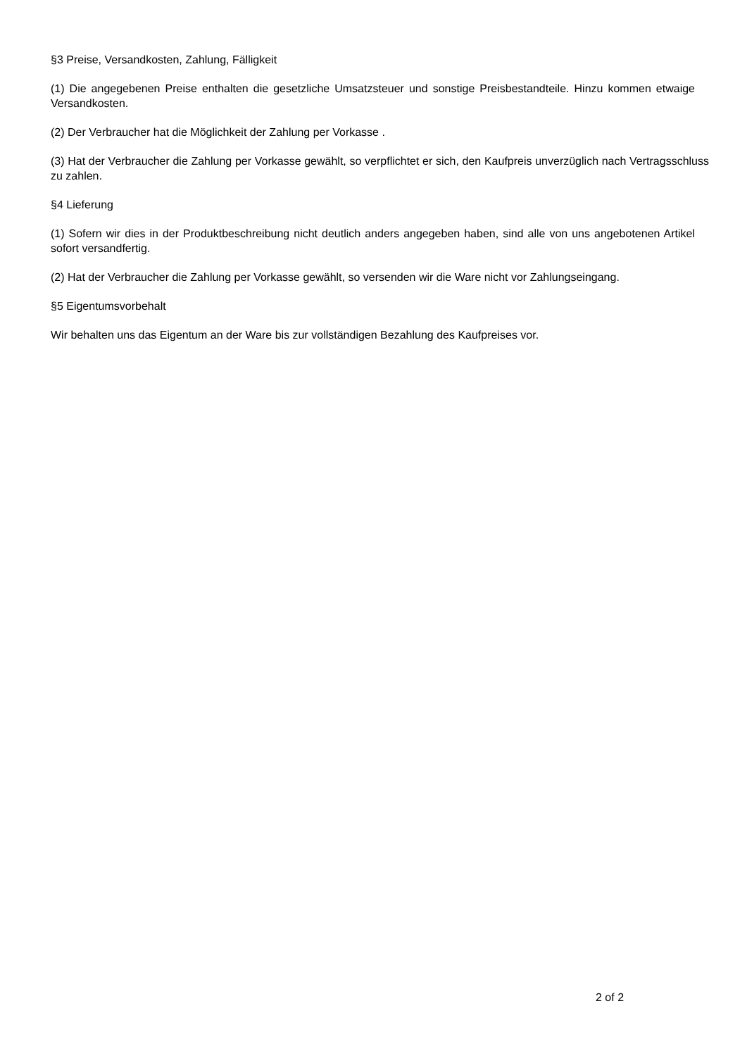§3 Preise, Versandkosten, Zahlung, Fälligkeit
(1) Die angegebenen Preise enthalten die gesetzliche Umsatzsteuer und sonstige Preisbestandteile. Hinzu kommen etwaige Versandkosten.
(2) Der Verbraucher hat die Möglichkeit der Zahlung per Vorkasse .
(3) Hat der Verbraucher die Zahlung per Vorkasse gewählt, so verpflichtet er sich, den Kaufpreis unverzüglich nach Vertragsschluss zu zahlen.
§4 Lieferung
(1) Sofern wir dies in der Produktbeschreibung nicht deutlich anders angegeben haben, sind alle von uns angebotenen Artikel sofort versandfertig.
(2) Hat der Verbraucher die Zahlung per Vorkasse gewählt, so versenden wir die Ware nicht vor Zahlungseingang.
§5 Eigentumsvorbehalt
Wir behalten uns das Eigentum an der Ware bis zur vollständigen Bezahlung des Kaufpreises vor.
2 of 2